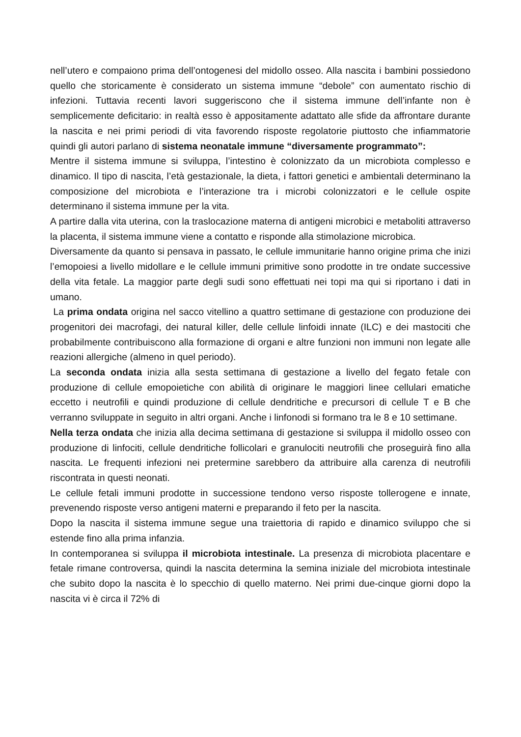nell’utero e compaiono prima dell’ontogenesi del midollo osseo. Alla nascita i bambini possiedono quello che storicamente è considerato un sistema immune “debole” con aumentato rischio di infezioni. Tuttavia recenti lavori suggeriscono che il sistema immune dell’infante non è semplicemente deficitario: in realtà esso è appositamente adattato alle sfide da affrontare durante la nascita e nei primi periodi di vita favorendo risposte regolatorie piuttosto che infiammatorie quindi gli autori parlano di sistema neonatale immune “diversamente programmato”:
Mentre il sistema immune si sviluppa, l’intestino è colonizzato da un microbiota complesso e dinamico. Il tipo di nascita, l’età gestazionale, la dieta, i fattori genetici e ambientali determinano la composizione del microbiota e l’interazione tra i microbi colonizzatori e le cellule ospite determinano il sistema immune per la vita.
A partire dalla vita uterina, con la traslocazione materna di antigeni microbici e metaboliti attraverso la placenta, il sistema immune viene a contatto e risponde alla stimolazione microbica.
Diversamente da quanto si pensava in passato, le cellule immunitarie hanno origine prima che inizi l’emopoiesi a livello midollare e le cellule immuni primitive sono prodotte in tre ondate successive della vita fetale. La maggior parte degli sudi sono effettuati nei topi ma qui si riportano i dati in umano.
La prima ondata origina nel sacco vitellino a quattro settimane di gestazione con produzione dei progenitori dei macrofagi, dei natural killer, delle cellule linfoidi innate (ILC) e dei mastociti che probabilmente contribuiscono alla formazione di organi e altre funzioni non immuni non legate alle reazioni allergiche (almeno in quel periodo).
La seconda ondata inizia alla sesta settimana di gestazione a livello del fegato fetale con produzione di cellule emopoietiche con abilità di originare le maggiori linee cellulari ematiche eccetto i neutrofili e quindi produzione di cellule dendritiche e precursori di cellule T e B che verranno sviluppate in seguito in altri organi. Anche i linfonodi si formano tra le 8 e 10 settimane.
Nella terza ondata che inizia alla decima settimana di gestazione si sviluppa il midollo osseo con produzione di linfociti, cellule dendritiche follicolari e granulociti neutrofili che proseguirà fino alla nascita. Le frequenti infezioni nei pretermine sarebbero da attribuire alla carenza di neutrofili riscontrata in questi neonati.
Le cellule fetali immuni prodotte in successione tendono verso risposte tollerogene e innate, prevenendo risposte verso antigeni materni e preparando il feto per la nascita.
Dopo la nascita il sistema immune segue una traiettoria di rapido e dinamico sviluppo che si estende fino alla prima infanzia.
In contemporanea si sviluppa il microbiota intestinale. La presenza di microbiota placentare e fetale rimane controversa, quindi la nascita determina la semina iniziale del microbiota intestinale che subito dopo la nascita è lo specchio di quello materno. Nei primi due-cinque giorni dopo la nascita vi è circa il 72% di